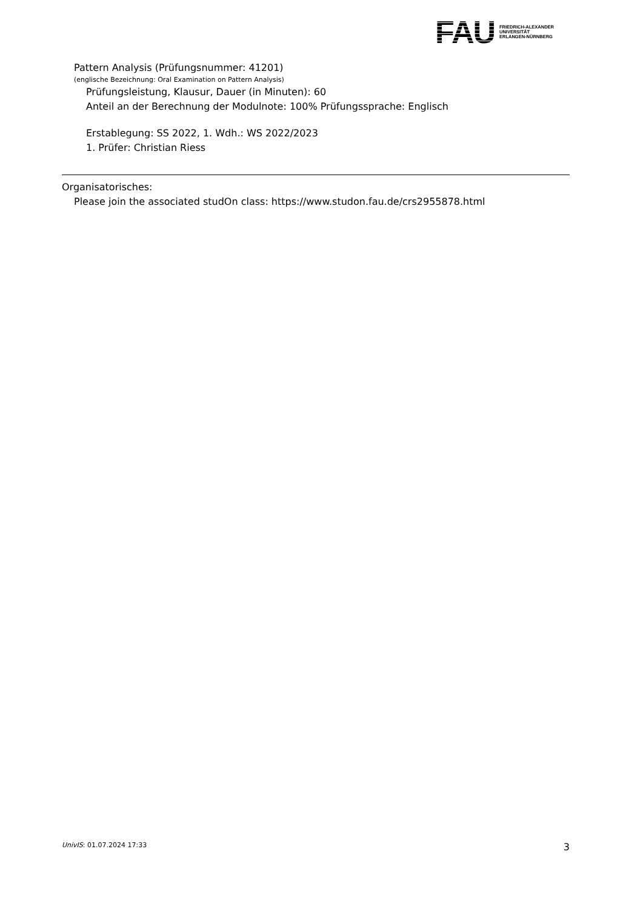FAU
FRIEDRICH-ALEXANDER
UNIVERSITÄT
ERLANGEN-NÜRNBERG
Pattern Analysis (Prüfungsnummer: 41201)
(englische Bezeichnung: Oral Examination on Pattern Analysis)
Prüfungsleistung, Klausur, Dauer (in Minuten): 60
Anteil an der Berechnung der Modulnote: 100% Prüfungssprache: Englisch
Erstablegung: SS 2022, 1. Wdh.: WS 2022/2023
1. Prüfer: Christian Riess
Organisatorisches:
Please join the associated studOn class: https://www.studon.fau.de/crs2955878.html
UnivIS: 01.07.2024 17:33 3